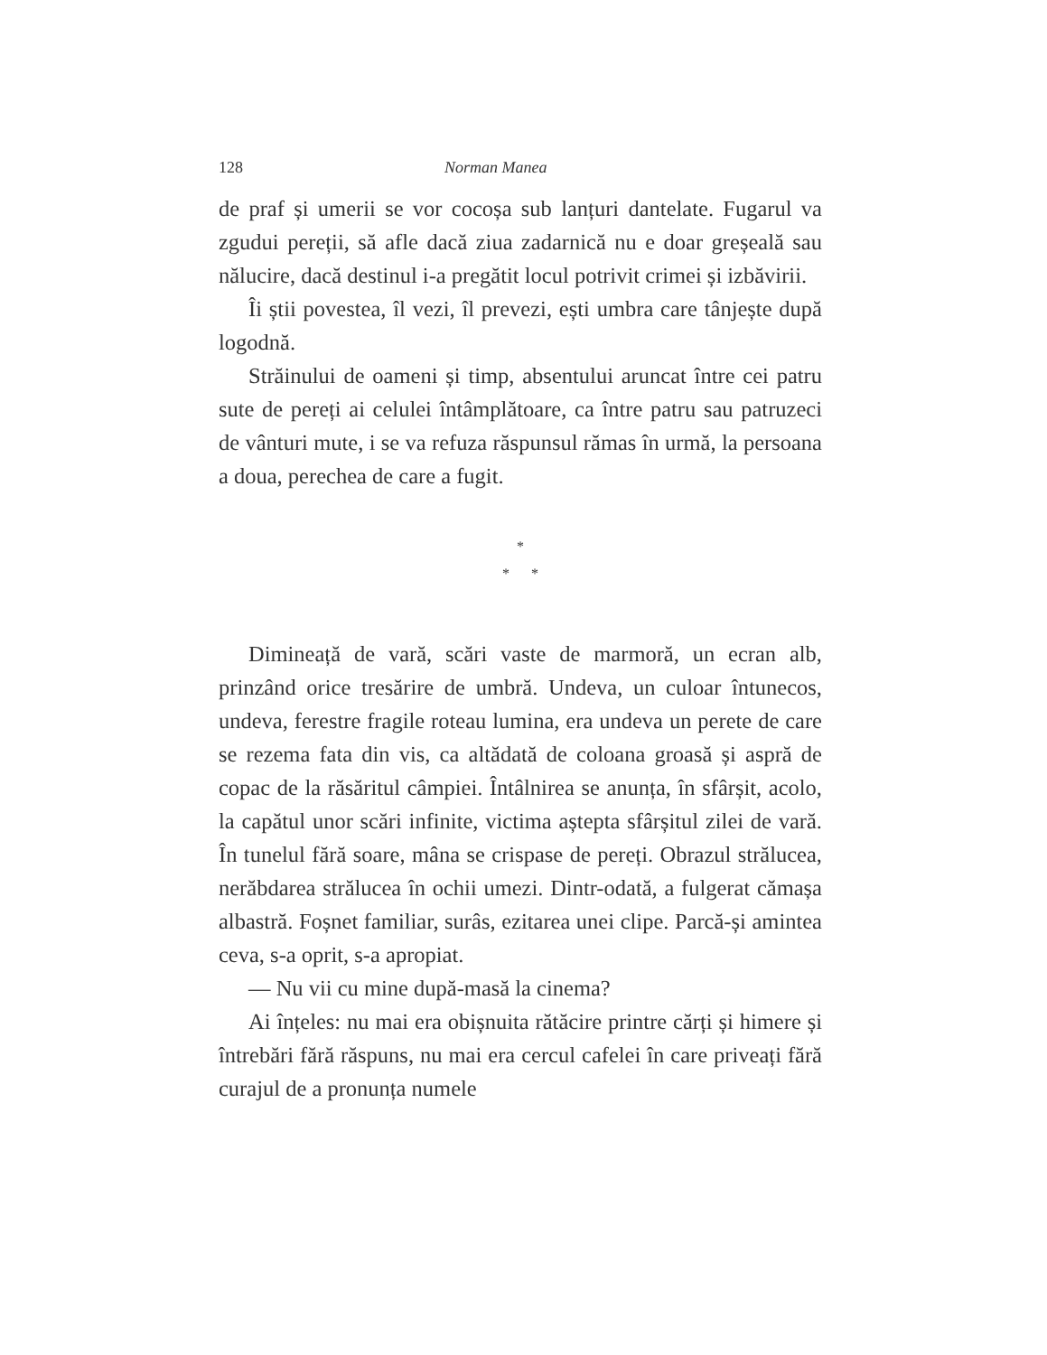128 Norman Manea
de praf și umerii se vor cocoșa sub lanțuri dantelate. Fugarul va zgudui pereții, să afle dacă ziua zadarnică nu e doar greșeală sau nălucire, dacă destinul i-a pregătit locul potrivit crimei și izbăvirii.
Îi știi povestea, îl vezi, îl prevezi, ești umbra care tânjește după logodnă.
Străinului de oameni și timp, absentului aruncat între cei patru sute de pereți ai celulei întâmplătoare, ca între patru sau patruzeci de vânturi mute, i se va refuza răspunsul rămas în urmă, la persoana a doua, perechea de care a fugit.
*
* *
Dimineață de vară, scări vaste de marmoră, un ecran alb, prinzând orice tresărire de umbră. Undeva, un culoar întunecos, undeva, ferestre fragile roteau lumina, era undeva un perete de care se rezema fata din vis, ca altădată de coloana groasă și aspră de copac de la răsăritul câmpiei. Întâlnirea se anunța, în sfârșit, acolo, la capătul unor scări infinite, victima aștepta sfârșitul zilei de vară. În tunelul fără soare, mâna se crispase de pereți. Obrazul strălucea, nerăbdarea strălucea în ochii umezi. Dintr-odată, a fulgerat cămașa albastră. Foșnet familiar, surâs, ezitarea unei clipe. Parcă-și amintea ceva, s-a oprit, s-a apropiat.
— Nu vii cu mine după-masă la cinema?
Ai înțeles: nu mai era obișnuita rătăcire printre cărți și himere și întrebări fără răspuns, nu mai era cercul cafelei în care priveați fără curajul de a pronunța numele